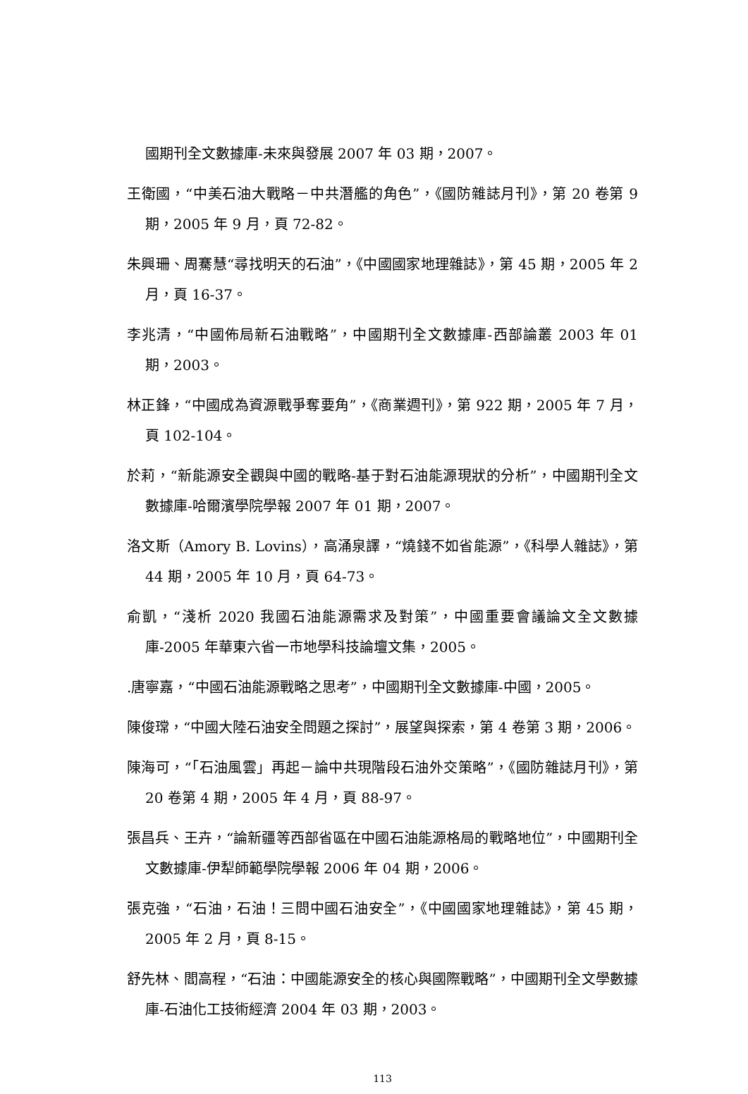國期刊全文數據庫-未來與發展 2007 年 03 期，2007。
王衛國，“中美石油大戰略－中共潛艦的角色”，《國防雜誌月刊》，第 20 卷第 9 期，2005 年 9 月，頁 72-82。
朱興珊、周騫慧“尋找明天的石油”，《中國國家地理雜誌》，第 45 期，2005 年 2 月，頁 16-37。
李兆清，“中國佈局新石油戰略”，中國期刊全文數據庫-西部論叢 2003 年 01 期，2003。
林正鋒，“中國成為資源戰爭奪要角”，《商業週刊》，第 922 期，2005 年 7 月，頁 102-104。
於莉，“新能源安全觀與中國的戰略-基于對石油能源現狀的分析”，中國期刊全文數據庫-哈爾濱學院學報 2007 年 01 期，2007。
洛文斯（Amory B. Lovins），高涌泉譯，“燒錢不如省能源”，《科學人雜誌》，第 44 期，2005 年 10 月，頁 64-73。
俞凱，“淺析 2020 我國石油能源需求及對策”，中國重要會議論文全文數據庫-2005 年華東六省一市地學科技論壇文集，2005。
.唐寧嘉，“中國石油能源戰略之思考”，中國期刊全文數據庫-中國，2005。
陳俊瑺，“中國大陸石油安全問題之探討”，展望與探索，第 4 卷第 3 期，2006。
陳海可，“「石油風雲」再起－論中共現階段石油外交策略”，《國防雜誌月刊》，第 20 卷第 4 期，2005 年 4 月，頁 88-97。
張昌兵、王卉，“論新疆等西部省區在中國石油能源格局的戰略地位”，中國期刊全文數據庫-伊犁師範學院學報 2006 年 04 期，2006。
張克強，“石油，石油！三問中國石油安全”，《中國國家地理雜誌》，第 45 期，2005 年 2 月，頁 8-15。
舒先林、閻高程，“石油：中國能源安全的核心與國際戰略”，中國期刊全文學數據庫-石油化工技術經濟 2004 年 03 期，2003。
113